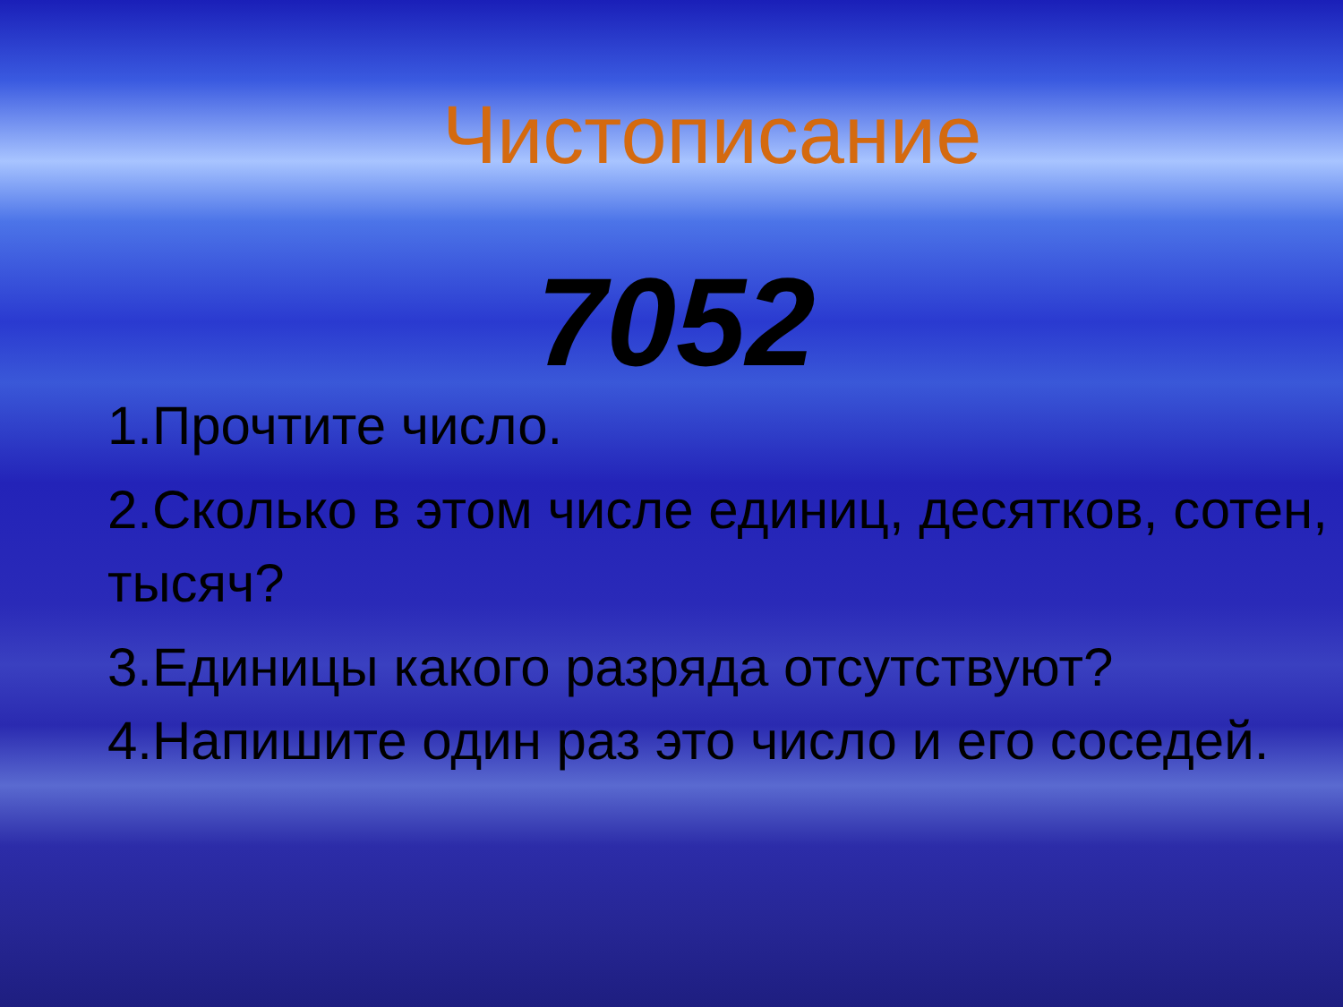Чистописание
7052
1.Прочтите число.
2.Сколько в этом числе единиц, десятков, сотен, тысяч?
3.Единицы какого разряда отсутствуют?
4.Напишите один раз это число и его соседей.